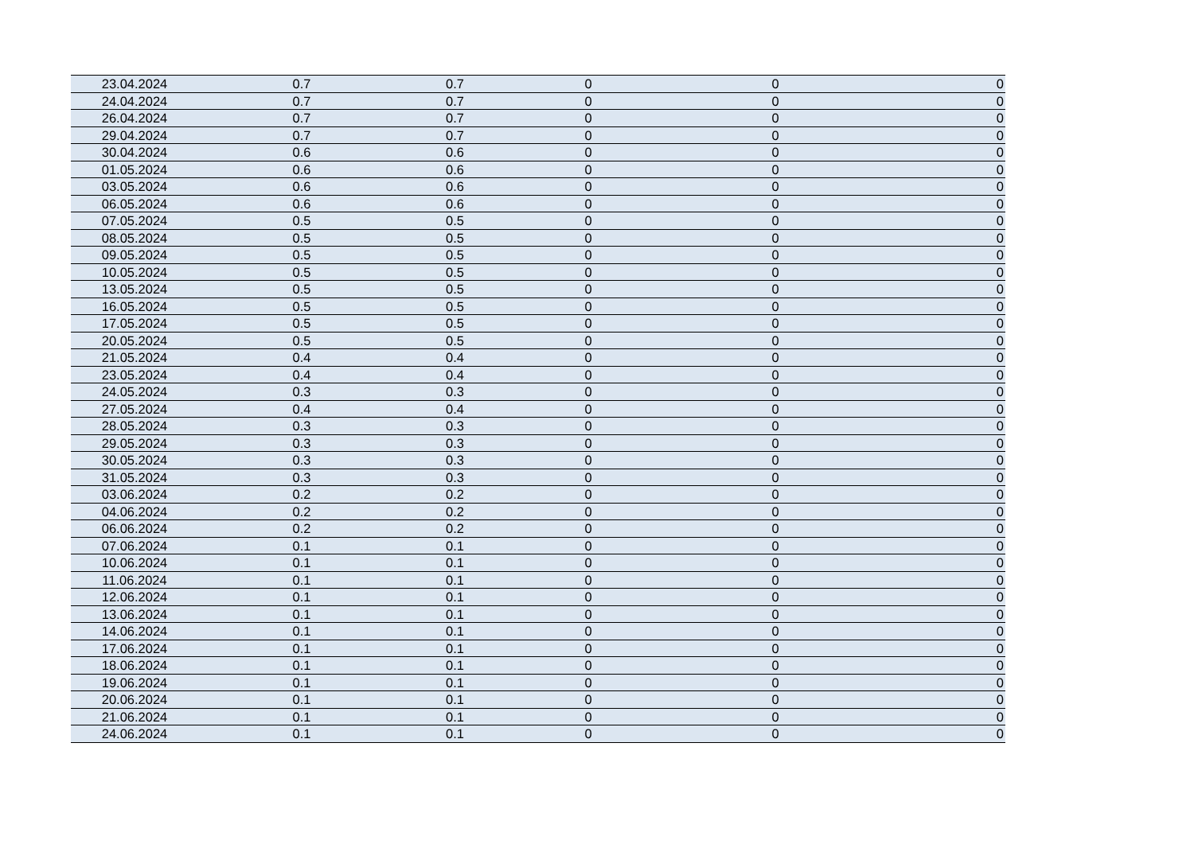| 23.04.2024 | 0.7 | 0.7 | 0 | 0 | 0 |
| 24.04.2024 | 0.7 | 0.7 | 0 | 0 | 0 |
| 26.04.2024 | 0.7 | 0.7 | 0 | 0 | 0 |
| 29.04.2024 | 0.7 | 0.7 | 0 | 0 | 0 |
| 30.04.2024 | 0.6 | 0.6 | 0 | 0 | 0 |
| 01.05.2024 | 0.6 | 0.6 | 0 | 0 | 0 |
| 03.05.2024 | 0.6 | 0.6 | 0 | 0 | 0 |
| 06.05.2024 | 0.6 | 0.6 | 0 | 0 | 0 |
| 07.05.2024 | 0.5 | 0.5 | 0 | 0 | 0 |
| 08.05.2024 | 0.5 | 0.5 | 0 | 0 | 0 |
| 09.05.2024 | 0.5 | 0.5 | 0 | 0 | 0 |
| 10.05.2024 | 0.5 | 0.5 | 0 | 0 | 0 |
| 13.05.2024 | 0.5 | 0.5 | 0 | 0 | 0 |
| 16.05.2024 | 0.5 | 0.5 | 0 | 0 | 0 |
| 17.05.2024 | 0.5 | 0.5 | 0 | 0 | 0 |
| 20.05.2024 | 0.5 | 0.5 | 0 | 0 | 0 |
| 21.05.2024 | 0.4 | 0.4 | 0 | 0 | 0 |
| 23.05.2024 | 0.4 | 0.4 | 0 | 0 | 0 |
| 24.05.2024 | 0.3 | 0.3 | 0 | 0 | 0 |
| 27.05.2024 | 0.4 | 0.4 | 0 | 0 | 0 |
| 28.05.2024 | 0.3 | 0.3 | 0 | 0 | 0 |
| 29.05.2024 | 0.3 | 0.3 | 0 | 0 | 0 |
| 30.05.2024 | 0.3 | 0.3 | 0 | 0 | 0 |
| 31.05.2024 | 0.3 | 0.3 | 0 | 0 | 0 |
| 03.06.2024 | 0.2 | 0.2 | 0 | 0 | 0 |
| 04.06.2024 | 0.2 | 0.2 | 0 | 0 | 0 |
| 06.06.2024 | 0.2 | 0.2 | 0 | 0 | 0 |
| 07.06.2024 | 0.1 | 0.1 | 0 | 0 | 0 |
| 10.06.2024 | 0.1 | 0.1 | 0 | 0 | 0 |
| 11.06.2024 | 0.1 | 0.1 | 0 | 0 | 0 |
| 12.06.2024 | 0.1 | 0.1 | 0 | 0 | 0 |
| 13.06.2024 | 0.1 | 0.1 | 0 | 0 | 0 |
| 14.06.2024 | 0.1 | 0.1 | 0 | 0 | 0 |
| 17.06.2024 | 0.1 | 0.1 | 0 | 0 | 0 |
| 18.06.2024 | 0.1 | 0.1 | 0 | 0 | 0 |
| 19.06.2024 | 0.1 | 0.1 | 0 | 0 | 0 |
| 20.06.2024 | 0.1 | 0.1 | 0 | 0 | 0 |
| 21.06.2024 | 0.1 | 0.1 | 0 | 0 | 0 |
| 24.06.2024 | 0.1 | 0.1 | 0 | 0 | 0 |